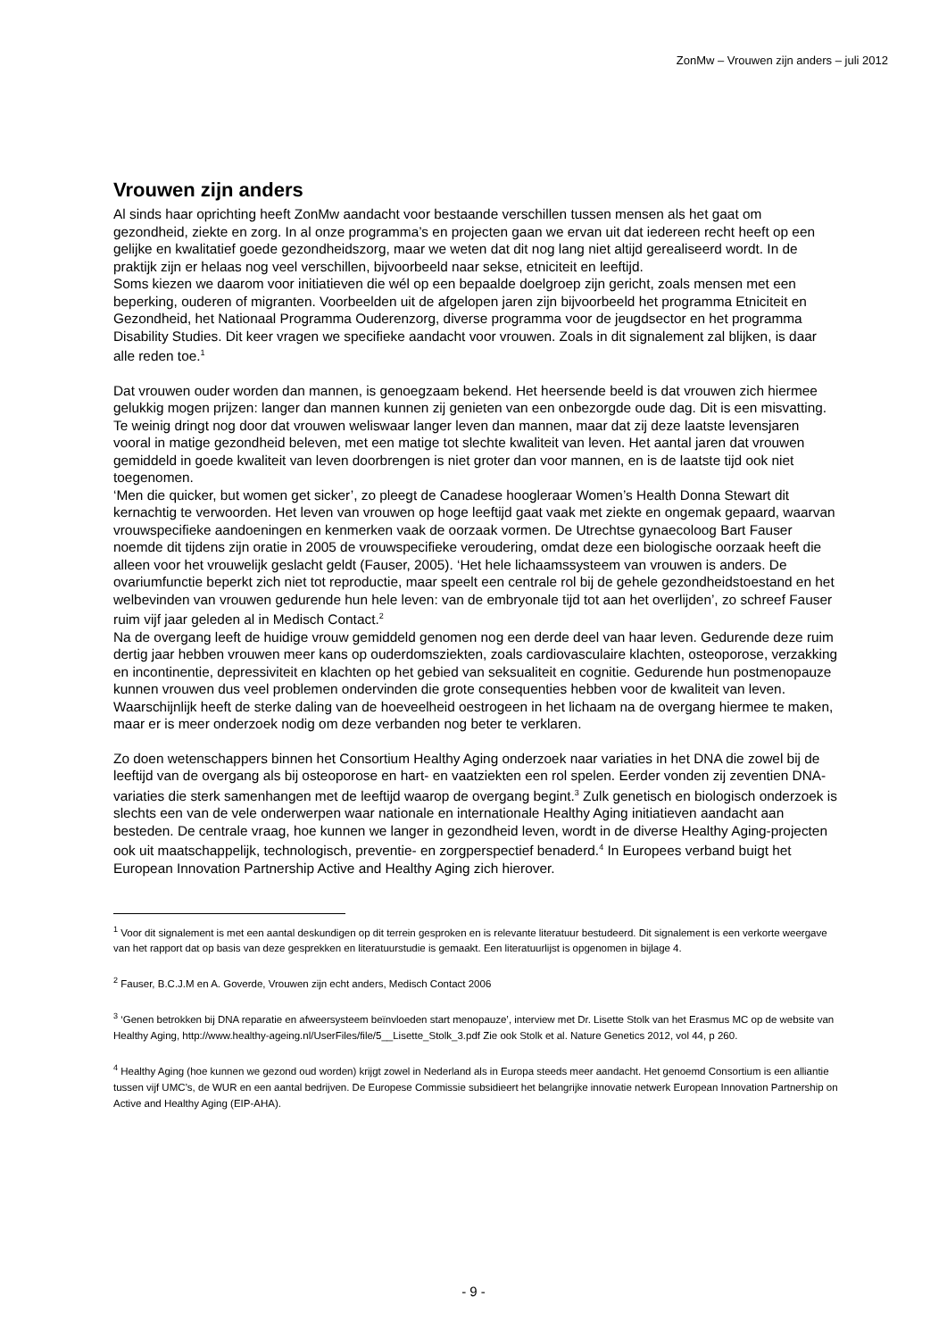ZonMw – Vrouwen zijn anders – juli 2012
Vrouwen zijn anders
Al sinds haar oprichting heeft ZonMw aandacht voor bestaande verschillen tussen mensen als het gaat om gezondheid, ziekte en zorg. In al onze programma’s en projecten gaan we ervan uit dat iedereen recht heeft op een gelijke en kwalitatief goede gezondheidszorg, maar we weten dat dit nog lang niet altijd gerealiseerd wordt. In de praktijk zijn er helaas nog veel verschillen, bijvoorbeeld naar sekse, etniciteit en leeftijd.
Soms kiezen we daarom voor initiatieven die wél op een bepaalde doelgroep zijn gericht, zoals mensen met een beperking, ouderen of migranten. Voorbeelden uit de afgelopen jaren zijn bijvoorbeeld het programma Etniciteit en Gezondheid, het Nationaal Programma Ouderenzorg, diverse programma voor de jeugdsector en het programma Disability Studies. Dit keer vragen we specifieke aandacht voor vrouwen. Zoals in dit signalement zal blijken, is daar alle reden toe.<sup>1</sup>
Dat vrouwen ouder worden dan mannen, is genoegzaam bekend. Het heersende beeld is dat vrouwen zich hiermee gelukkig mogen prijzen: langer dan mannen kunnen zij genieten van een onbezorgde oude dag. Dit is een misvatting. Te weinig dringt nog door dat vrouwen weliswaar langer leven dan mannen, maar dat zij deze laatste levensjaren vooral in matige gezondheid beleven, met een matige tot slechte kwaliteit van leven. Het aantal jaren dat vrouwen gemiddeld in goede kwaliteit van leven doorbrengen is niet groter dan voor mannen, en is de laatste tijd ook niet toegenomen.
‘Men die quicker, but women get sicker’, zo pleegt de Canadese hoogleraar Women’s Health Donna Stewart dit kernachtig te verwoorden. Het leven van vrouwen op hoge leeftijd gaat vaak met ziekte en ongemak gepaard, waarvan vrouwspecifieke aandoeningen en kenmerken vaak de oorzaak vormen. De Utrechtse gynaecoloog Bart Fauser noemde dit tijdens zijn oratie in 2005 de vrouwspecifieke veroudering, omdat deze een biologische oorzaak heeft die alleen voor het vrouwelijk geslacht geldt (Fauser, 2005). ‘Het hele lichaamssysteem van vrouwen is anders. De ovariumfunctie beperkt zich niet tot reproductie, maar speelt een centrale rol bij de gehele gezondheidstoestand en het welbevinden van vrouwen gedurende hun hele leven: van de embryonale tijd tot aan het overlijden’, zo schreef Fauser ruim vijf jaar geleden al in Medisch Contact.<sup>2</sup>
Na de overgang leeft de huidige vrouw gemiddeld genomen nog een derde deel van haar leven. Gedurende deze ruim dertig jaar hebben vrouwen meer kans op ouderdomsziekten, zoals cardiovasculaire klachten, osteoporose, verzakking en incontinentie, depressiviteit en klachten op het gebied van seksualiteit en cognitie. Gedurende hun postmenopauze kunnen vrouwen dus veel problemen ondervinden die grote consequenties hebben voor de kwaliteit van leven. Waarschijnlijk heeft de sterke daling van de hoeveelheid oestrogeen in het lichaam na de overgang hiermee te maken, maar er is meer onderzoek nodig om deze verbanden nog beter te verklaren.
Zo doen wetenschappers binnen het Consortium Healthy Aging onderzoek naar variaties in het DNA die zowel bij de leeftijd van de overgang als bij osteoporose en hart- en vaatziekten een rol spelen. Eerder vonden zij zeventien DNA-variaties die sterk samenhangen met de leeftijd waarop de overgang begint.<sup>3</sup> Zulk genetisch en biologisch onderzoek is slechts een van de vele onderwerpen waar nationale en internationale Healthy Aging initiatieven aandacht aan besteden. De centrale vraag, hoe kunnen we langer in gezondheid leven, wordt in de diverse Healthy Aging-projecten ook uit maatschappelijk, technologisch, preventie- en zorgperspectief benaderd.<sup>4</sup> In Europees verband buigt het European Innovation Partnership Active and Healthy Aging zich hierover.
<sup>1</sup> Voor dit signalement is met een aantal deskundigen op dit terrein gesproken en is relevante literatuur bestudeerd. Dit signalement is een verkorte weergave van het rapport dat op basis van deze gesprekken en literatuurstudie is gemaakt. Een literatuurlijst is opgenomen in bijlage 4.
<sup>2</sup> Fauser, B.C.J.M en A. Goverde, Vrouwen zijn echt anders, Medisch Contact 2006
<sup>3</sup> ‘Genen betrokken bij DNA reparatie en afweersysteem beïnvloeden start menopauze’, interview met Dr. Lisette Stolk van het Erasmus MC op de website van Healthy Aging, http://www.healthy-ageing.nl/UserFiles/file/5__Lisette_Stolk_3.pdf Zie ook Stolk et al. Nature Genetics 2012, vol 44, p 260.
<sup>4</sup> Healthy Aging (hoe kunnen we gezond oud worden) krijgt zowel in Nederland als in Europa steeds meer aandacht. Het genoemd Consortium is een alliantie tussen vijf UMC’s, de WUR en een aantal bedrijven. De Europese Commissie subsidieert het belangrijke innovatie netwerk European Innovation Partnership on Active and Healthy Aging (EIP-AHA).
- 9 -